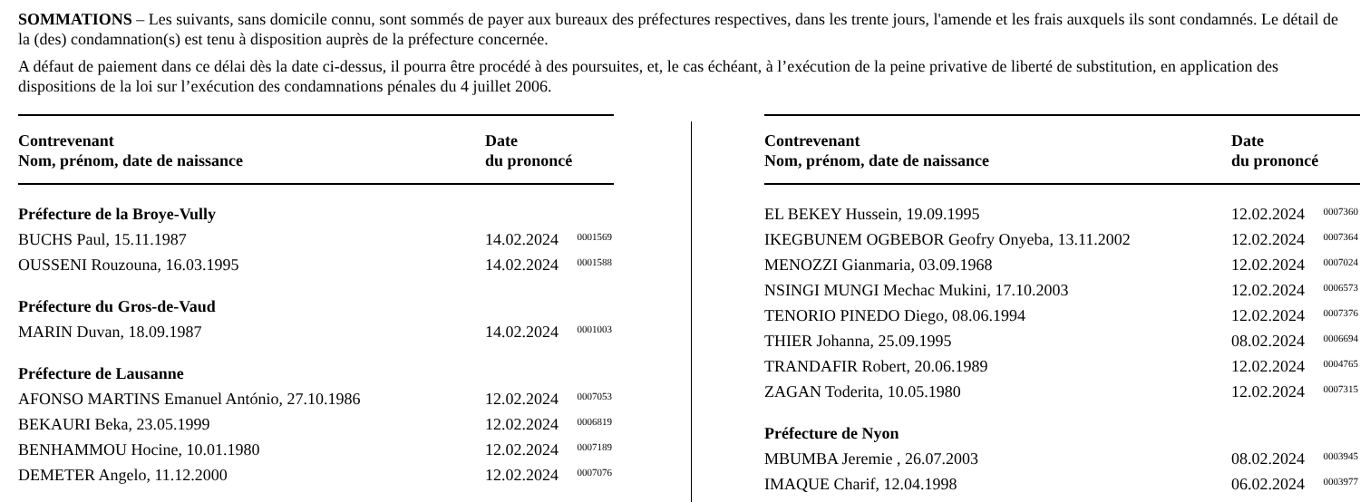SOMMATIONS – Les suivants, sans domicile connu, sont sommés de payer aux bureaux des préfectures respectives, dans les trente jours, l'amende et les frais auxquels ils sont condamnés. Le détail de la (des) condamnation(s) est tenu à disposition auprès de la préfecture concernée.
A défaut de paiement dans ce délai dès la date ci-dessus, il pourra être procédé à des poursuites, et, le cas échéant, à l’exécution de la peine privative de liberté de substitution, en application des dispositions de la loi sur l’exécution des condamnations pénales du 4 juillet 2006.
| Contrevenant Nom, prénom, date de naissance | Date du prononcé | |
| --- | --- | --- |
| Préfecture de la Broye-Vully | | |
| BUCHS Paul, 15.11.1987 | 14.02.2024 | 0001569 |
| OUSSENI Rouzouna, 16.03.1995 | 14.02.2024 | 0001588 |
| Préfecture du Gros-de-Vaud | | |
| MARIN Duvan, 18.09.1987 | 14.02.2024 | 0001003 |
| Préfecture de Lausanne | | |
| AFONSO MARTINS Emanuel António, 27.10.1986 | 12.02.2024 | 0007053 |
| BEKAURI Beka, 23.05.1999 | 12.02.2024 | 0006819 |
| BENHAMMOU Hocine, 10.01.1980 | 12.02.2024 | 0007189 |
| DEMETER Angelo, 11.12.2000 | 12.02.2024 | 0007076 |
| Contrevenant Nom, prénom, date de naissance | Date du prononcé | |
| --- | --- | --- |
| EL BEKEY Hussein, 19.09.1995 | 12.02.2024 | 0007360 |
| IKEGBUNEM OGBEBOR Geofry Onyeba, 13.11.2002 | 12.02.2024 | 0007364 |
| MENOZZI Gianmaria, 03.09.1968 | 12.02.2024 | 0007024 |
| NSINGI MUNGI Mechac Mukini, 17.10.2003 | 12.02.2024 | 0006573 |
| TENORIO PINEDO Diego, 08.06.1994 | 12.02.2024 | 0007376 |
| THIER Johanna, 25.09.1995 | 08.02.2024 | 0006694 |
| TRANDAFIR Robert, 20.06.1989 | 12.02.2024 | 0004765 |
| ZAGAN Toderita, 10.05.1980 | 12.02.2024 | 0007315 |
| Préfecture de Nyon | | |
| MBUMBA Jeremie , 26.07.2003 | 08.02.2024 | 0003945 |
| IMAQUE Charif, 12.04.1998 | 06.02.2024 | 0003977 |